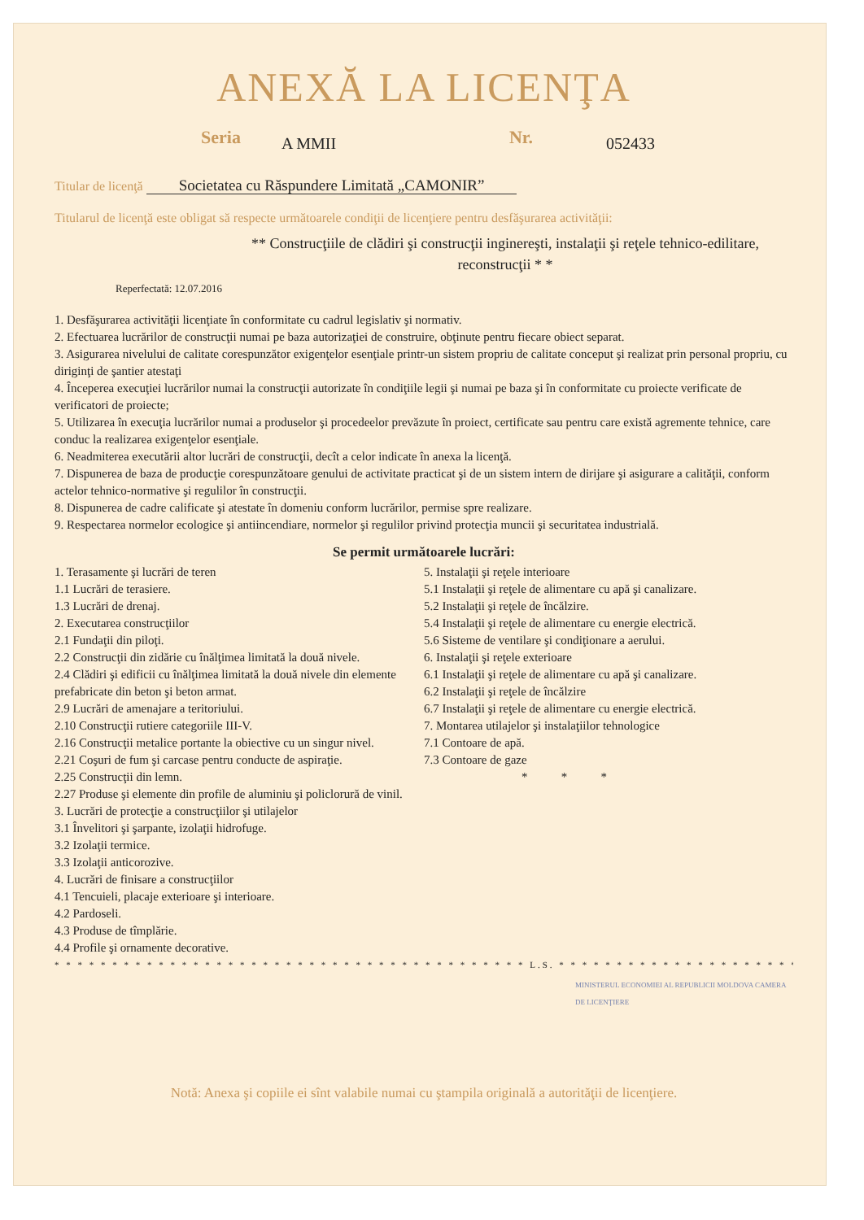ANEXĂ LA LICENŢA
Seria A MMII Nr. 052433
Titular de licenţă Societatea cu Răspundere Limitată „CAMONIR”
Titularul de licenţă este obligat să respecte următoarele condiţii de licenţiere pentru desfăşurarea activităţii:
** Construcţiile de clădiri şi construcţii inginereşti, instalaţii şi reţele tehnico-edilitare, reconstrucţii * *
Reperfectată: 12.07.2016
1. Desfăşurarea activităţii licenţiate în conformitate cu cadrul legislativ şi normativ.
2. Efectuarea lucrărilor de construcţii numai pe baza autorizaţiei de construire, obţinute pentru fiecare obiect separat.
3. Asigurarea nivelului de calitate corespunzător exigenţelor esenţiale printr-un sistem propriu de calitate conceput şi realizat prin personal propriu, cu diriginţi de şantier atestaţi
4. Începerea execuţiei lucrărilor numai la construcţii autorizate în condiţiile legii şi numai pe baza şi în conformitate cu proiecte verificate de verificatori de proiecte;
5. Utilizarea în execuţia lucrărilor numai a produselor şi procedeelor prevăzute în proiect, certificate sau pentru care există agremente tehnice, care conduc la realizarea exigenţelor esenţiale.
6. Neadmiterea executării altor lucrări de construcţii, decît a celor indicate în anexa la licenţă.
7. Dispunerea de baza de producţie corespunzătoare genului de activitate practicat şi de un sistem intern de dirijare şi asigurare a calităţii, conform actelor tehnico-normative şi regulilor în construcţii.
8. Dispunerea de cadre calificate şi atestate în domeniu conform lucrărilor, permise spre realizare.
9. Respectarea normelor ecologice şi antiincendiare, normelor şi regulilor privind protecţia muncii şi securitatea industrială.
Se permit următoarele lucrări:
1. Terasamente şi lucrări de teren
1.1 Lucrări de terasiere.
1.3 Lucrări de drenaj.
2. Executarea construcţiilor
2.1 Fundaţii din piloţi.
2.2 Construcţii din zidărie cu înălţimea limitată la două nivele.
2.4 Clădiri şi edificii cu înălţimea limitată la două nivele din elemente prefabricate din beton şi beton armat.
2.9 Lucrări de amenajare a teritoriului.
2.10 Construcţii rutiere categoriile III-V.
2.16 Construcţii metalice portante la obiective cu un singur nivel.
2.21 Coşuri de fum şi carcase pentru conducte de aspiraţie.
2.25 Construcţii din lemn.
2.27 Produse şi elemente din profile de aluminiu şi policlorură de vinil.
3. Lucrări de protecţie a construcţiilor şi utilajelor
3.1 Învelitori şi şarpante, izolaţii hidrofuge.
3.2 Izolaţii termice.
3.3 Izolaţii anticorozive.
4. Lucrări de finisare a construcţiilor
4.1 Tencuieli, placaje exterioare şi interioare.
4.2 Pardoseli.
4.3 Produse de tîmplărie.
4.4 Profile şi ornamente decorative.
5. Instalaţii şi reţele interioare
5.1 Instalaţii şi reţele de alimentare cu apă şi canalizare.
5.2 Instalaţii şi reţele de încălzire.
5.4 Instalaţii şi reţele de alimentare cu energie electrică.
5.6 Sisteme de ventilare şi condiţionare a aerului.
6. Instalaţii şi reţele exterioare
6.1 Instalaţii şi reţele de alimentare cu apă şi canalizare.
6.2 Instalaţii şi reţele de încălzire
6.7 Instalaţii şi reţele de alimentare cu energie electrică.
7. Montarea utilajelor şi instalaţiilor tehnologice
7.1 Contoare de apă.
7.3 Contoare de gaze
* * *
* * * * * * * * * * * * * * * * * * * * * * * * * * * * * * * * * * * * * * * * * L.S. * * * * * * * * * * * * * * * * * * * * * * * * * * * * * * * * *
MINISTERUL ECONOMIEI AL REPUBLICII MOLDOVA CAMERA DE LICENŢIERE
Notă: Anexa şi copiile ei sînt valabile numai cu ştampila originală a autorităţii de licenţiere.